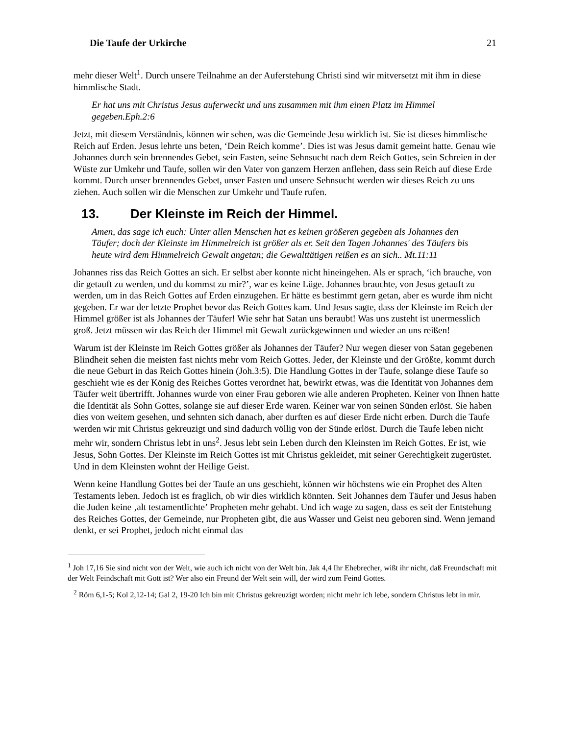Die Taufe der Urkirche 21
mehr dieser Welt<sup>1</sup>. Durch unsere Teilnahme an der Auferstehung Christi sind wir mitversetzt mit ihm in diese himmlische Stadt.
Er hat uns mit Christus Jesus auferweckt und uns zusammen mit ihm einen Platz im Himmel gegeben.Eph.2:6
Jetzt, mit diesem Verständnis, können wir sehen, was die Gemeinde Jesu wirklich ist. Sie ist dieses himmlische Reich auf Erden. Jesus lehrte uns beten, ‘Dein Reich komme’. Dies ist was Jesus damit gemeint hatte. Genau wie Johannes durch sein brennendes Gebet, sein Fasten, seine Sehnsucht nach dem Reich Gottes, sein Schreien in der Wüste zur Umkehr und Taufe, sollen wir den Vater von ganzem Herzen anflehen, dass sein Reich auf diese Erde kommt. Durch unser brennendes Gebet, unser Fasten und unsere Sehnsucht werden wir dieses Reich zu uns ziehen. Auch sollen wir die Menschen zur Umkehr und Taufe rufen.
13. Der Kleinste im Reich der Himmel.
Amen, das sage ich euch: Unter allen Menschen hat es keinen größeren gegeben als Johannes den Täufer; doch der Kleinste im Himmelreich ist größer als er. Seit den Tagen Johannes' des Täufers bis heute wird dem Himmelreich Gewalt angetan; die Gewalttätigen reißen es an sich.. Mt.11:11
Johannes riss das Reich Gottes an sich. Er selbst aber konnte nicht hineingehen. Als er sprach, ‘ich brauche, von dir getauft zu werden, und du kommst zu mir?’, war es keine Lüge. Johannes brauchte, von Jesus getauft zu werden, um in das Reich Gottes auf Erden einzugehen. Er hätte es bestimmt gern getan, aber es wurde ihm nicht gegeben. Er war der letzte Prophet bevor das Reich Gottes kam. Und Jesus sagte, dass der Kleinste im Reich der Himmel größer ist als Johannes der Täufer! Wie sehr hat Satan uns beraubt! Was uns zusteht ist unermesslich groß. Jetzt müssen wir das Reich der Himmel mit Gewalt zurückgewinnen und wieder an uns reißen!
Warum ist der Kleinste im Reich Gottes größer als Johannes der Täufer? Nur wegen dieser von Satan gegebenen Blindheit sehen die meisten fast nichts mehr vom Reich Gottes. Jeder, der Kleinste und der Größte, kommt durch die neue Geburt in das Reich Gottes hinein (Joh.3:5). Die Handlung Gottes in der Taufe, solange diese Taufe so geschieht wie es der König des Reiches Gottes verordnet hat, bewirkt etwas, was die Identität von Johannes dem Täufer weit übertrifft. Johannes wurde von einer Frau geboren wie alle anderen Propheten. Keiner von Ihnen hatte die Identität als Sohn Gottes, solange sie auf dieser Erde waren. Keiner war von seinen Sünden erlöst. Sie haben dies von weitem gesehen, und sehnten sich danach, aber durften es auf dieser Erde nicht erben. Durch die Taufe werden wir mit Christus gekreuzigt und sind dadurch völlig von der Sünde erlöst. Durch die Taufe leben nicht mehr wir, sondern Christus lebt in uns<sup>2</sup>. Jesus lebt sein Leben durch den Kleinsten im Reich Gottes. Er ist, wie Jesus, Sohn Gottes. Der Kleinste im Reich Gottes ist mit Christus gekleidet, mit seiner Gerechtigkeit zugerüstet. Und in dem Kleinsten wohnt der Heilige Geist.
Wenn keine Handlung Gottes bei der Taufe an uns geschieht, können wir höchstens wie ein Prophet des Alten Testaments leben. Jedoch ist es fraglich, ob wir dies wirklich könnten. Seit Johannes dem Täufer und Jesus haben die Juden keine ‚alt testamentlichte’ Propheten mehr gehabt. Und ich wage zu sagen, dass es seit der Entstehung des Reiches Gottes, der Gemeinde, nur Propheten gibt, die aus Wasser und Geist neu geboren sind. Wenn jemand denkt, er sei Prophet, jedoch nicht einmal das
<sup>1</sup> Joh 17,16 Sie sind nicht von der Welt, wie auch ich nicht von der Welt bin. Jak 4,4 Ihr Ehebrecher, wißt ihr nicht, daß Freundschaft mit der Welt Feindschaft mit Gott ist? Wer also ein Freund der Welt sein will, der wird zum Feind Gottes.
<sup>2</sup> Röm 6,1-5; Kol 2,12-14; Gal 2, 19-20 Ich bin mit Christus gekreuzigt worden; nicht mehr ich lebe, sondern Christus lebt in mir.